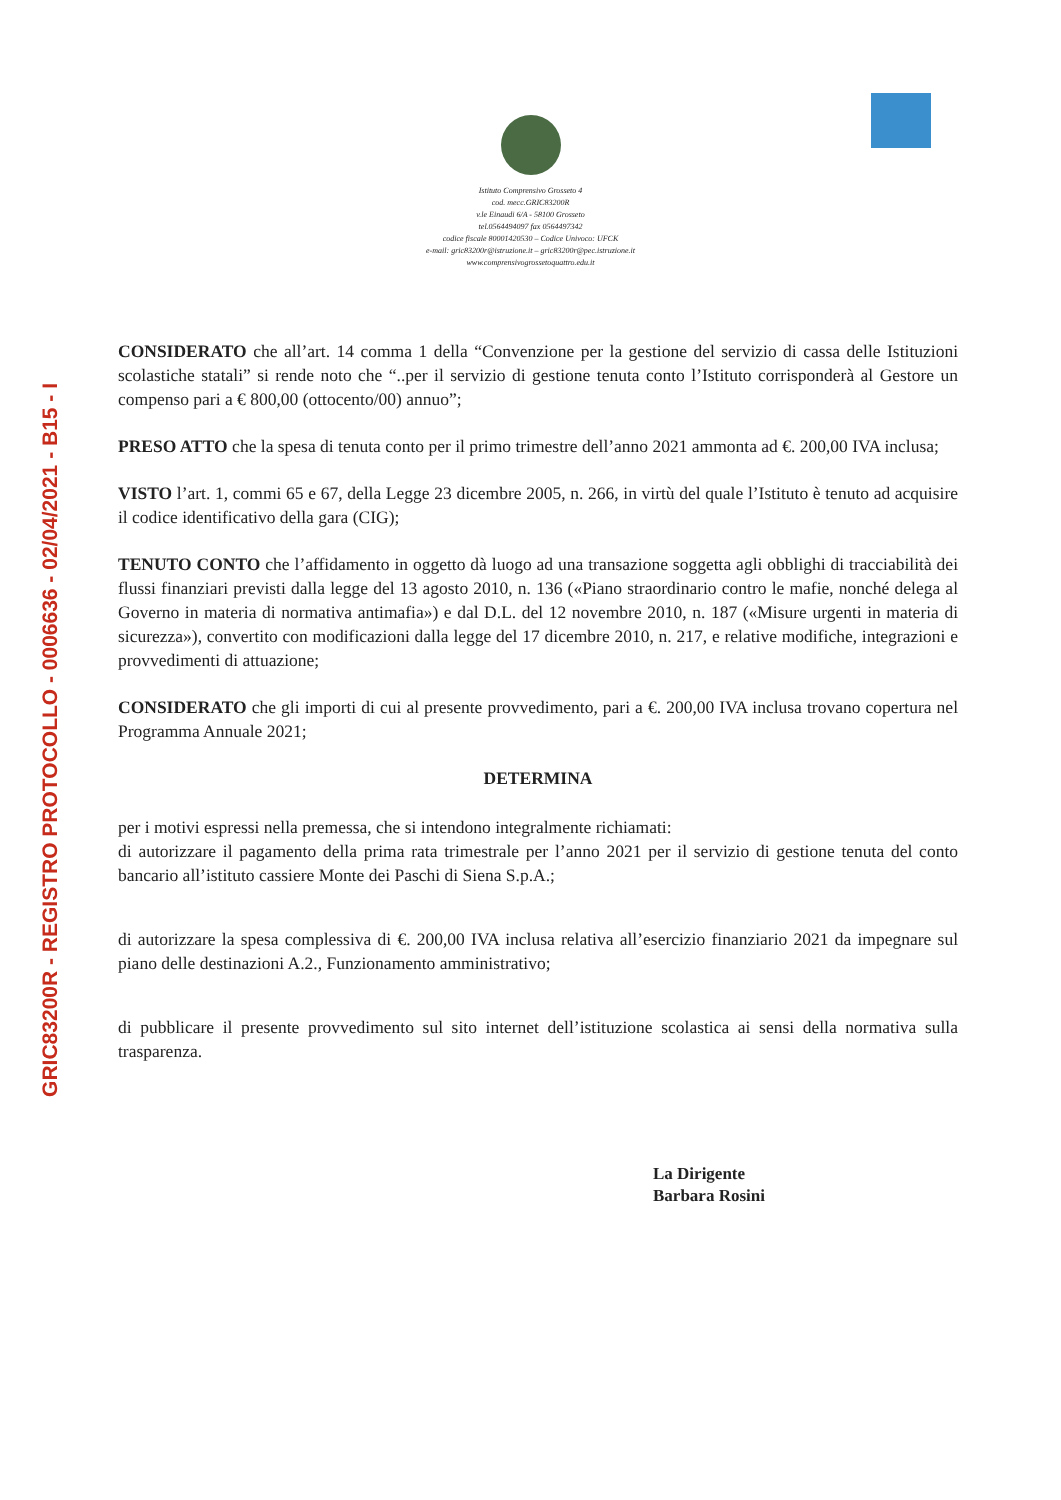GRIC83200R - REGISTRO PROTOCOLLO - 0006636 - 02/04/2021 - B15 - I
Istituto Comprensivo Grosseto 4
cod. mecc.GRIC83200R
v.le Einaudi 6/A - 58100 Grosseto
tel.0564494097 fax 0564497342
codice fiscale 80001420530 – Codice Univoco: UFCK
e-mail: gric83200r@istruzione.it – gric83200r@pec.istruzione.it
www.comprensivogrossetoquattro.edu.it
CONSIDERATO che all’art. 14 comma 1 della “Convenzione per la gestione del servizio di cassa delle Istituzioni scolastiche statali” si rende noto che “..per il servizio di gestione tenuta conto l’Istituto corrisponderà al Gestore un compenso pari a € 800,00 (ottocento/00) annuo”;
PRESO ATTO che la spesa di tenuta conto per il primo trimestre dell’anno 2021 ammonta ad €. 200,00 IVA inclusa;
VISTO l’art. 1, commi 65 e 67, della Legge 23 dicembre 2005, n. 266, in virtù del quale l’Istituto è tenuto ad acquisire il codice identificativo della gara (CIG);
TENUTO CONTO che l’affidamento in oggetto dà luogo ad una transazione soggetta agli obblighi di tracciabilità dei flussi finanziari previsti dalla legge del 13 agosto 2010, n. 136 («Piano straordinario contro le mafie, nonché delega al Governo in materia di normativa antimafia») e dal D.L. del 12 novembre 2010, n. 187 («Misure urgenti in materia di sicurezza»), convertito con modificazioni dalla legge del 17 dicembre 2010, n. 217, e relative modifiche, integrazioni e provvedimenti di attuazione;
CONSIDERATO che gli importi di cui al presente provvedimento, pari a €. 200,00 IVA inclusa trovano copertura nel Programma Annuale 2021;
DETERMINA
per i motivi espressi nella premessa, che si intendono integralmente richiamati:
di autorizzare il pagamento della prima rata trimestrale per l’anno 2021 per il servizio di gestione tenuta del conto bancario all’istituto cassiere Monte dei Paschi di Siena S.p.A.;
di autorizzare la spesa complessiva di €. 200,00 IVA inclusa relativa all’esercizio finanziario 2021 da impegnare sul piano delle destinazioni A.2., Funzionamento amministrativo;
di pubblicare il presente provvedimento sul sito internet dell’istituzione scolastica ai sensi della normativa sulla trasparenza.
La Dirigente
Barbara Rosini